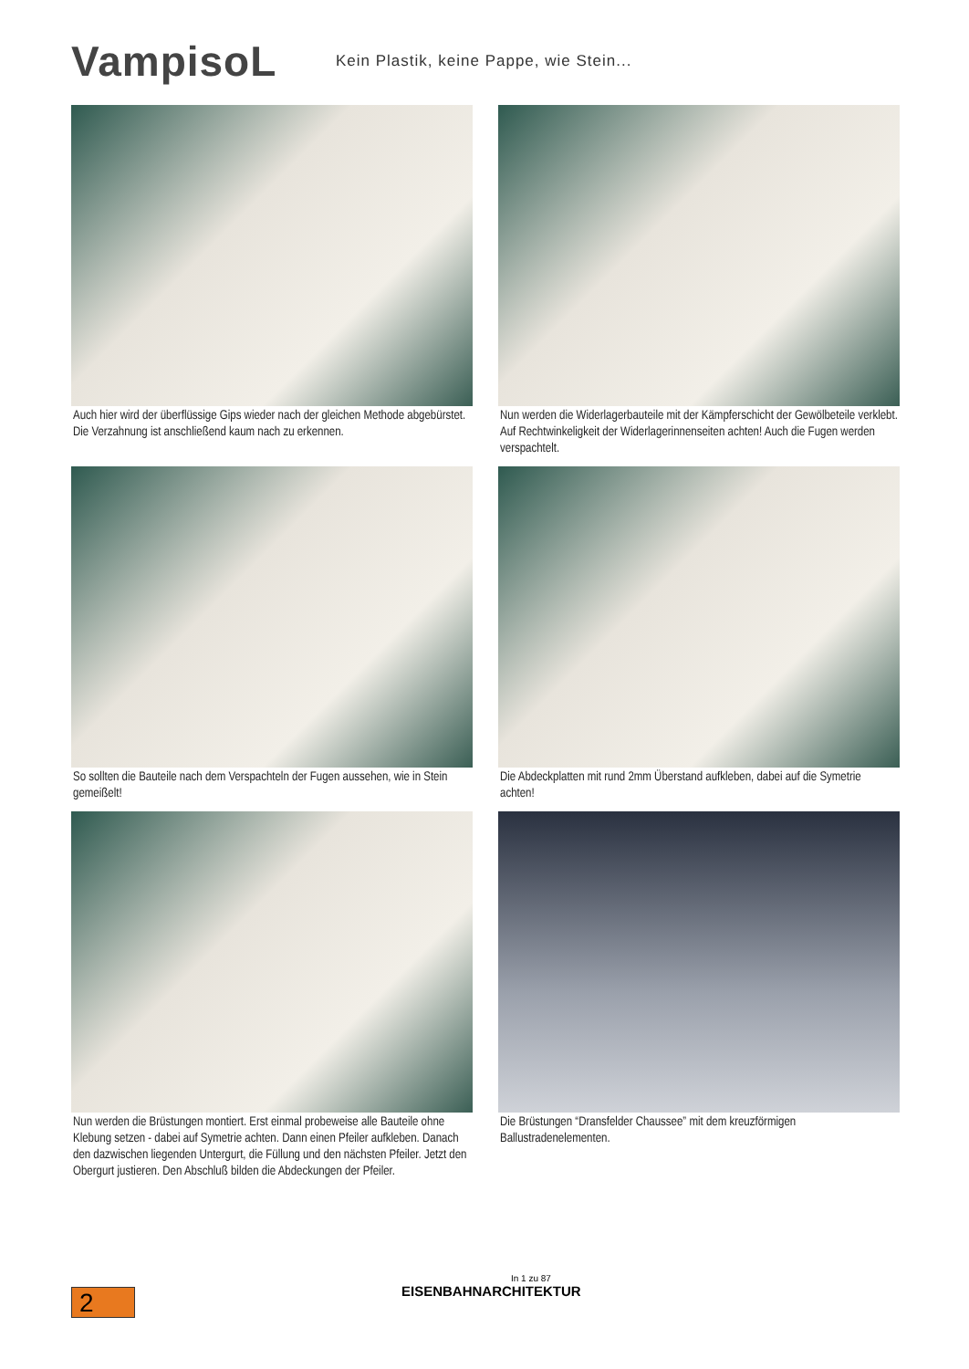VampisoL
Kein Plastik, keine Pappe, wie Stein...
Auch hier wird der überflüssige Gips wieder nach der gleichen Methode abgebürstet. Die Verzahnung ist anschließend kaum nach zu erkennen.
Nun werden die Widerlagerbauteile mit der Kämpferschicht der Gewölbeteile verklebt. Auf Rechtwinkeligkeit der Widerlagerinnenseiten achten! Auch die Fugen werden verspachtelt.
So sollten die Bauteile nach dem Verspachteln der Fugen aussehen, wie in Stein gemeißelt!
Die Abdeckplatten mit rund 2mm Überstand aufkleben, dabei auf die Symetrie achten!
Nun werden die Brüstungen montiert. Erst einmal probeweise alle Bauteile ohne Klebung setzen - dabei auf Symetrie achten. Dann einen Pfeiler aufkleben. Danach den dazwischen liegenden Untergurt, die Füllung und den nächsten Pfeiler. Jetzt den Obergurt justieren. Den Abschluß bilden die Abdeckungen der Pfeiler.
Die Brüstungen “Dransfelder Chaussee” mit dem kreuzförmigen Ballustradenelementen.
In 1 zu 87
EISENBAHNARCHITEKTUR
2